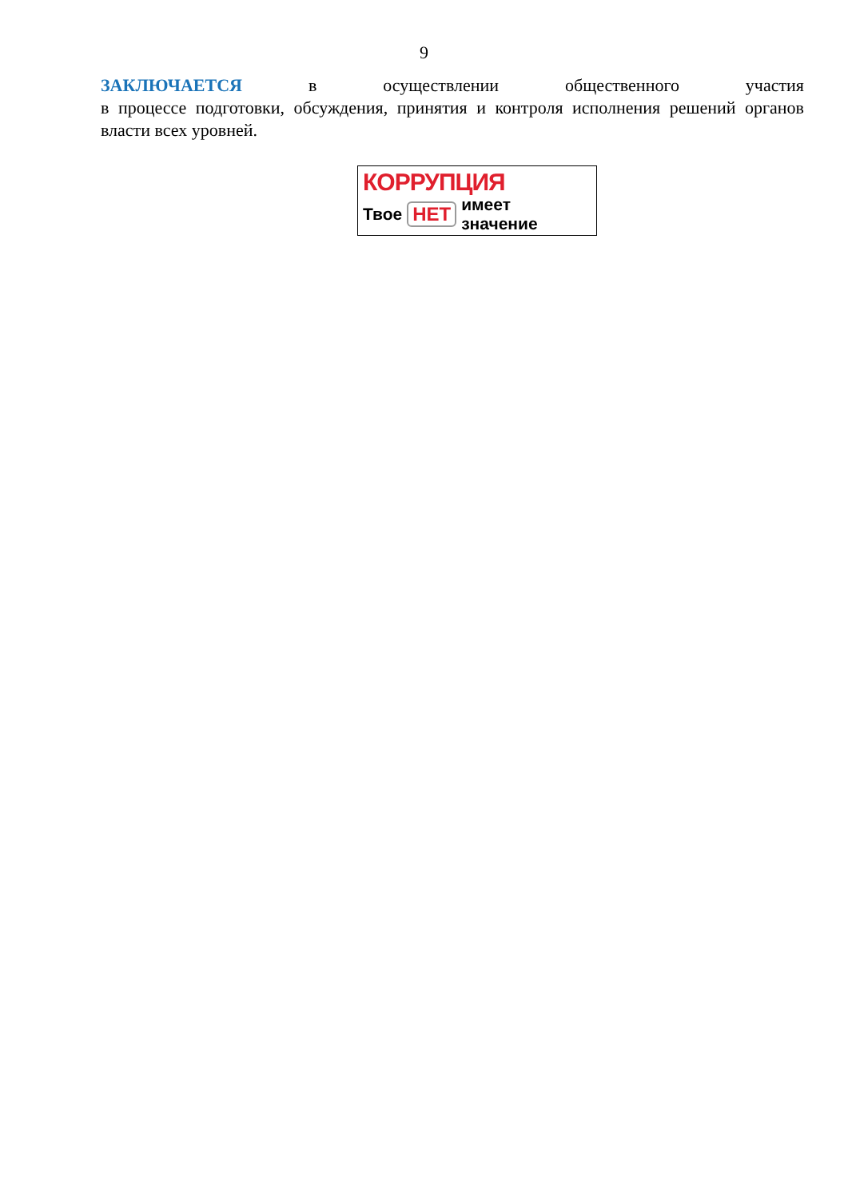9
ЗАКЛЮЧАЕТСЯ в осуществлении общественного участия
в процессе подготовки, обсуждения, принятия и контроля исполнения решений органов власти всех уровней.
КОРРУПЦИЯ
Твое НЕТ имеет значение